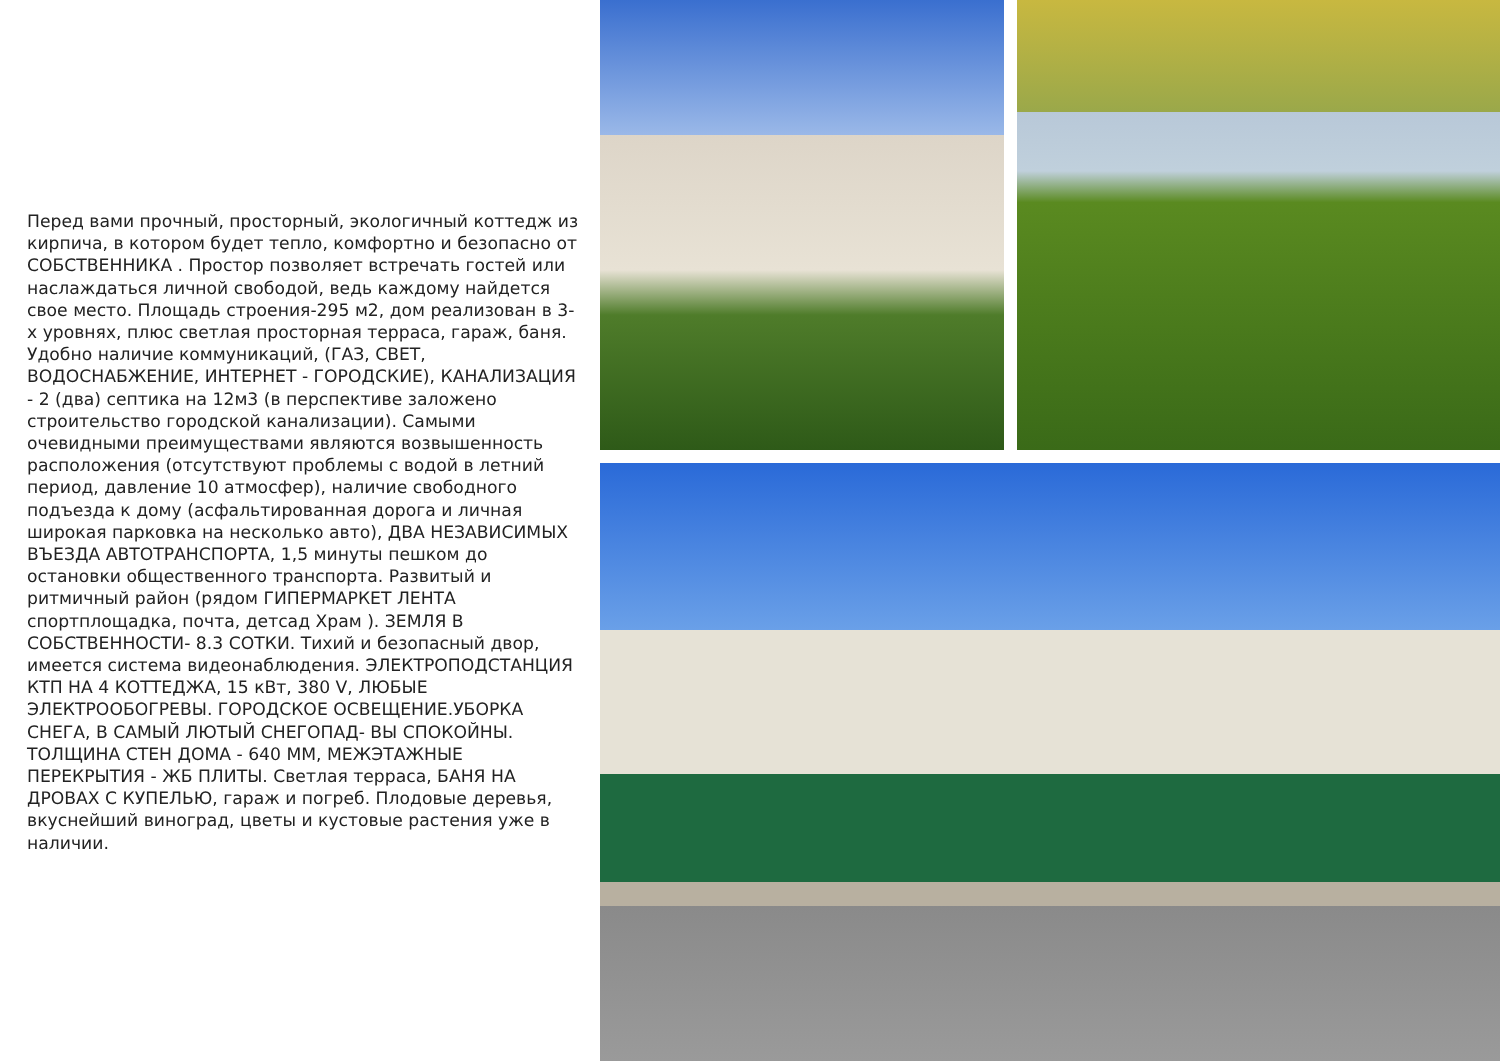Перед вами прочный, просторный, экологичный коттедж из кирпича, в котором будет тепло, комфортно и безопасно от СОБСТВЕННИКА . Простор позволяет встречать гостей или наслаждаться личной свободой, ведь каждому найдется свое место. Площадь строения-295 м2, дом реализован в 3-х уровнях, плюс светлая просторная терраса, гараж, баня. Удобно наличие коммуникаций, (ГАЗ, СВЕТ, ВОДОСНАБЖЕНИЕ, ИНТЕРНЕТ - ГОРОДСКИЕ), КАНАЛИЗАЦИЯ - 2 (два) септика на 12м3 (в перспективе заложено строительство городской канализации). Самыми очевидными преимуществами являются возвышенность расположения (отсутствуют проблемы с водой в летний период, давление 10 атмосфер), наличие свободного подъезда к дому (асфальтированная дорога и личная широкая парковка на несколько авто), ДВА НЕЗАВИСИМЫХ ВЪЕЗДА АВТОТРАНСПОРТА, 1,5 минуты пешком до остановки общественного транспорта. Развитый и ритмичный район (рядом ГИПЕРМАРКЕТ ЛЕНТА спортплощадка, почта, детсад Храм ). ЗЕМЛЯ В СОБСТВЕННОСТИ- 8.3 СОТКИ. Тихий и безопасный двор, имеется система видеонаблюдения. ЭЛЕКТРОПОДСТАНЦИЯ КТП НА 4 КОТТЕДЖА, 15 кВт, 380 V, ЛЮБЫЕ ЭЛЕКТРООБОГРЕВЫ. ГОРОДСКОЕ ОСВЕЩЕНИЕ.УБОРКА СНЕГА, В САМЫЙ ЛЮТЫЙ СНЕГОПАД- ВЫ СПОКОЙНЫ. ТОЛЩИНА СТЕН ДОМА - 640 ММ, МЕЖЭТАЖНЫЕ ПЕРЕКРЫТИЯ - ЖБ ПЛИТЫ. Светлая терраса, БАНЯ НА ДРОВАХ С КУПЕЛЬЮ, гараж и погреб. Плодовые деревья, вкуснейший виноград, цветы и кустовые растения уже в наличии.